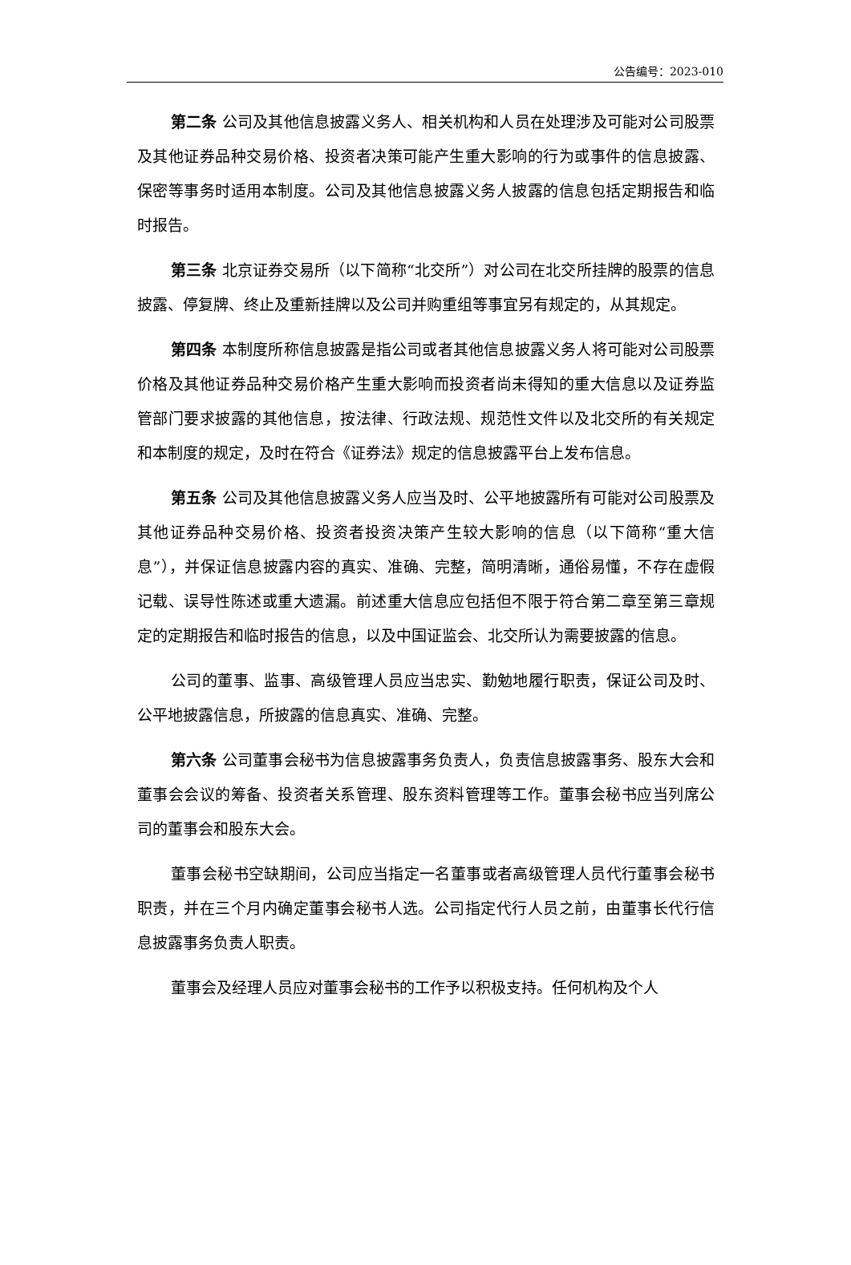公告编号：2023-010
第二条 公司及其他信息披露义务人、相关机构和人员在处理涉及可能对公司股票及其他证券品种交易价格、投资者决策可能产生重大影响的行为或事件的信息披露、保密等事务时适用本制度。公司及其他信息披露义务人披露的信息包括定期报告和临时报告。
第三条 北京证券交易所（以下简称“北交所”）对公司在北交所挂牌的股票的信息披露、停复牌、终止及重新挂牌以及公司并购重组等事宜另有规定的，从其规定。
第四条 本制度所称信息披露是指公司或者其他信息披露义务人将可能对公司股票价格及其他证券品种交易价格产生重大影响而投资者尚未得知的重大信息以及证券监管部门要求披露的其他信息，按法律、行政法规、规范性文件以及北交所的有关规定和本制度的规定，及时在符合《证券法》规定的信息披露平台上发布信息。
第五条 公司及其他信息披露义务人应当及时、公平地披露所有可能对公司股票及其他证券品种交易价格、投资者投资决策产生较大影响的信息（以下简称“重大信息”），并保证信息披露内容的真实、准确、完整，简明清晰，通俗易懂，不存在虚假记载、误导性陈述或重大遗漏。前述重大信息应包括但不限于符合第二章至第三章规定的定期报告和临时报告的信息，以及中国证监会、北交所认为需要披露的信息。
公司的董事、监事、高级管理人员应当忠实、勤勉地履行职责，保证公司及时、公平地披露信息，所披露的信息真实、准确、完整。
第六条 公司董事会秘书为信息披露事务负责人，负责信息披露事务、股东大会和董事会会议的筹备、投资者关系管理、股东资料管理等工作。董事会秘书应当列席公司的董事会和股东大会。
董事会秘书空缺期间，公司应当指定一名董事或者高级管理人员代行董事会秘书职责，并在三个月内确定董事会秘书人选。公司指定代行人员之前，由董事长代行信息披露事务负责人职责。
董事会及经理人员应对董事会秘书的工作予以积极支持。任何机构及个人